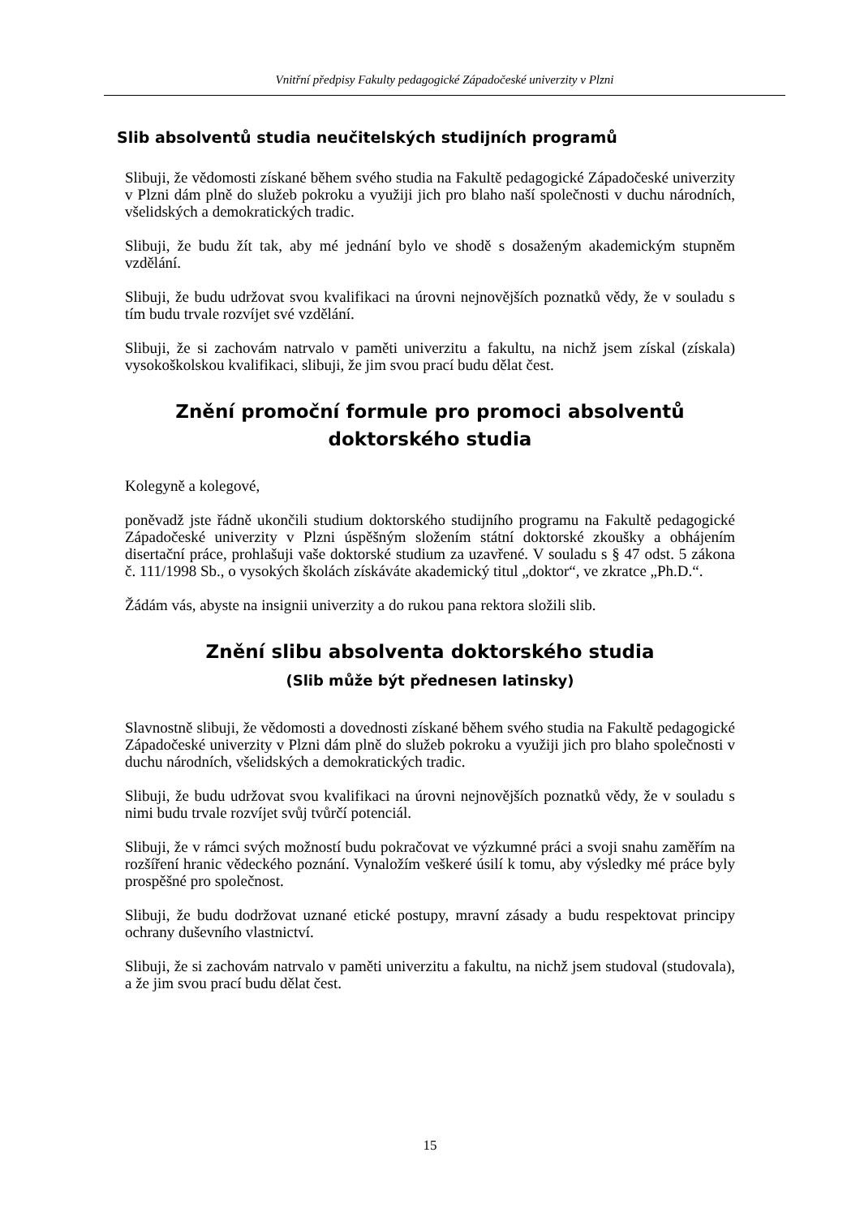Vnitřní předpisy Fakulty pedagogické Západočeské univerzity v Plzni
Slib absolventů studia neučitelských studijních programů
Slibuji, že vědomosti získané během svého studia na Fakultě pedagogické Západočeské univerzity v Plzni dám plně do služeb pokroku a využiji jich pro blaho naší společnosti v duchu národních, všelidských a demokratických tradic.
Slibuji, že budu žít tak, aby mé jednání bylo ve shodě s dosaženým akademickým stupněm vzdělání.
Slibuji, že budu udržovat svou kvalifikaci na úrovni nejnovějších poznatků vědy, že v souladu s tím budu trvale rozvíjet své vzdělání.
Slibuji, že si zachovám natrvalo v paměti univerzitu a fakultu, na nichž jsem získal (získala) vysokoškolskou kvalifikaci, slibuji, že jim svou prací budu dělat čest.
Znění promoční formule pro promoci absolventů
doktorského studia
Kolegyně a kolegové,
poněvadž jste řádně ukončili studium doktorského studijního programu na Fakultě pedagogické Západočeské univerzity v Plzni úspěšným složením státní doktorské zkoušky a obhájením disertační práce, prohlašuji vaše doktorské studium za uzavřené. V souladu s § 47 odst. 5 zákona č. 111/1998 Sb., o vysokých školách získáváte akademický titul „doktor“, ve zkratce „Ph.D.“.
Žádám vás, abyste na insignii univerzity a do rukou pana rektora složili slib.
Znění slibu absolventa doktorského studia
(Slib může být přednesen latinsky)
Slavnostně slibuji, že vědomosti a dovednosti získané během svého studia na Fakultě pedagogické Západočeské univerzity v Plzni dám plně do služeb pokroku a využiji jich pro blaho společnosti v duchu národních, všelidských a demokratických tradic.
Slibuji, že budu udržovat svou kvalifikaci na úrovni nejnovějších poznatků vědy, že v souladu s nimi budu trvale rozvíjet svůj tvůrčí potenciál.
Slibuji, že v rámci svých možností budu pokračovat ve výzkumné práci a svoji snahu zaměřím na rozšíření hranic vědeckého poznání. Vynaložím veškeré úsilí k tomu, aby výsledky mé práce byly prospěšné pro společnost.
Slibuji, že budu dodržovat uznané etické postupy, mravní zásady a budu respektovat principy ochrany duševního vlastnictví.
Slibuji, že si zachovám natrvalo v paměti univerzitu a fakultu, na nichž jsem studoval (studovala), a že jim svou prací budu dělat čest.
15